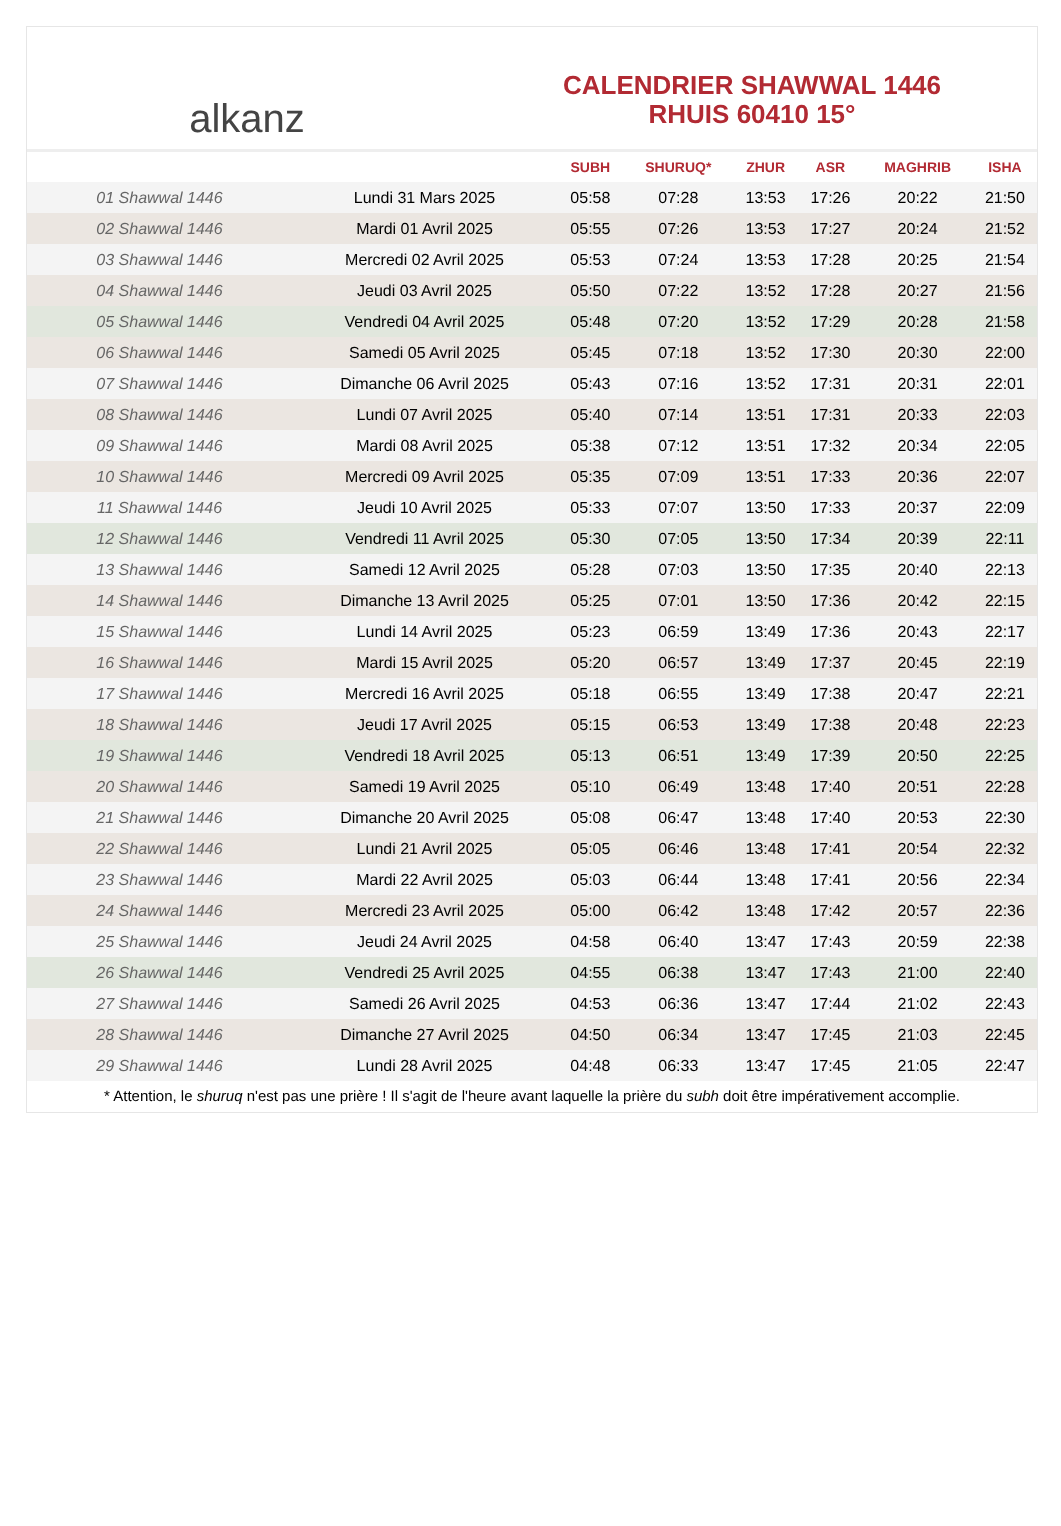alkanz
CALENDRIER SHAWWAL 1446
RHUIS 60410 15°
| | | SUBH | SHURUQ* | ZHUR | ASR | MAGHRIB | ISHA |
| --- | --- | --- | --- | --- | --- | --- | --- |
| 01 Shawwal 1446 | Lundi 31 Mars 2025 | 05:58 | 07:28 | 13:53 | 17:26 | 20:22 | 21:50 |
| 02 Shawwal 1446 | Mardi 01 Avril 2025 | 05:55 | 07:26 | 13:53 | 17:27 | 20:24 | 21:52 |
| 03 Shawwal 1446 | Mercredi 02 Avril 2025 | 05:53 | 07:24 | 13:53 | 17:28 | 20:25 | 21:54 |
| 04 Shawwal 1446 | Jeudi 03 Avril 2025 | 05:50 | 07:22 | 13:52 | 17:28 | 20:27 | 21:56 |
| 05 Shawwal 1446 | Vendredi 04 Avril 2025 | 05:48 | 07:20 | 13:52 | 17:29 | 20:28 | 21:58 |
| 06 Shawwal 1446 | Samedi 05 Avril 2025 | 05:45 | 07:18 | 13:52 | 17:30 | 20:30 | 22:00 |
| 07 Shawwal 1446 | Dimanche 06 Avril 2025 | 05:43 | 07:16 | 13:52 | 17:31 | 20:31 | 22:01 |
| 08 Shawwal 1446 | Lundi 07 Avril 2025 | 05:40 | 07:14 | 13:51 | 17:31 | 20:33 | 22:03 |
| 09 Shawwal 1446 | Mardi 08 Avril 2025 | 05:38 | 07:12 | 13:51 | 17:32 | 20:34 | 22:05 |
| 10 Shawwal 1446 | Mercredi 09 Avril 2025 | 05:35 | 07:09 | 13:51 | 17:33 | 20:36 | 22:07 |
| 11 Shawwal 1446 | Jeudi 10 Avril 2025 | 05:33 | 07:07 | 13:50 | 17:33 | 20:37 | 22:09 |
| 12 Shawwal 1446 | Vendredi 11 Avril 2025 | 05:30 | 07:05 | 13:50 | 17:34 | 20:39 | 22:11 |
| 13 Shawwal 1446 | Samedi 12 Avril 2025 | 05:28 | 07:03 | 13:50 | 17:35 | 20:40 | 22:13 |
| 14 Shawwal 1446 | Dimanche 13 Avril 2025 | 05:25 | 07:01 | 13:50 | 17:36 | 20:42 | 22:15 |
| 15 Shawwal 1446 | Lundi 14 Avril 2025 | 05:23 | 06:59 | 13:49 | 17:36 | 20:43 | 22:17 |
| 16 Shawwal 1446 | Mardi 15 Avril 2025 | 05:20 | 06:57 | 13:49 | 17:37 | 20:45 | 22:19 |
| 17 Shawwal 1446 | Mercredi 16 Avril 2025 | 05:18 | 06:55 | 13:49 | 17:38 | 20:47 | 22:21 |
| 18 Shawwal 1446 | Jeudi 17 Avril 2025 | 05:15 | 06:53 | 13:49 | 17:38 | 20:48 | 22:23 |
| 19 Shawwal 1446 | Vendredi 18 Avril 2025 | 05:13 | 06:51 | 13:49 | 17:39 | 20:50 | 22:25 |
| 20 Shawwal 1446 | Samedi 19 Avril 2025 | 05:10 | 06:49 | 13:48 | 17:40 | 20:51 | 22:28 |
| 21 Shawwal 1446 | Dimanche 20 Avril 2025 | 05:08 | 06:47 | 13:48 | 17:40 | 20:53 | 22:30 |
| 22 Shawwal 1446 | Lundi 21 Avril 2025 | 05:05 | 06:46 | 13:48 | 17:41 | 20:54 | 22:32 |
| 23 Shawwal 1446 | Mardi 22 Avril 2025 | 05:03 | 06:44 | 13:48 | 17:41 | 20:56 | 22:34 |
| 24 Shawwal 1446 | Mercredi 23 Avril 2025 | 05:00 | 06:42 | 13:48 | 17:42 | 20:57 | 22:36 |
| 25 Shawwal 1446 | Jeudi 24 Avril 2025 | 04:58 | 06:40 | 13:47 | 17:43 | 20:59 | 22:38 |
| 26 Shawwal 1446 | Vendredi 25 Avril 2025 | 04:55 | 06:38 | 13:47 | 17:43 | 21:00 | 22:40 |
| 27 Shawwal 1446 | Samedi 26 Avril 2025 | 04:53 | 06:36 | 13:47 | 17:44 | 21:02 | 22:43 |
| 28 Shawwal 1446 | Dimanche 27 Avril 2025 | 04:50 | 06:34 | 13:47 | 17:45 | 21:03 | 22:45 |
| 29 Shawwal 1446 | Lundi 28 Avril 2025 | 04:48 | 06:33 | 13:47 | 17:45 | 21:05 | 22:47 |
* Attention, le shuruq n'est pas une prière ! Il s'agit de l'heure avant laquelle la prière du subh doit être impérativement accomplie.